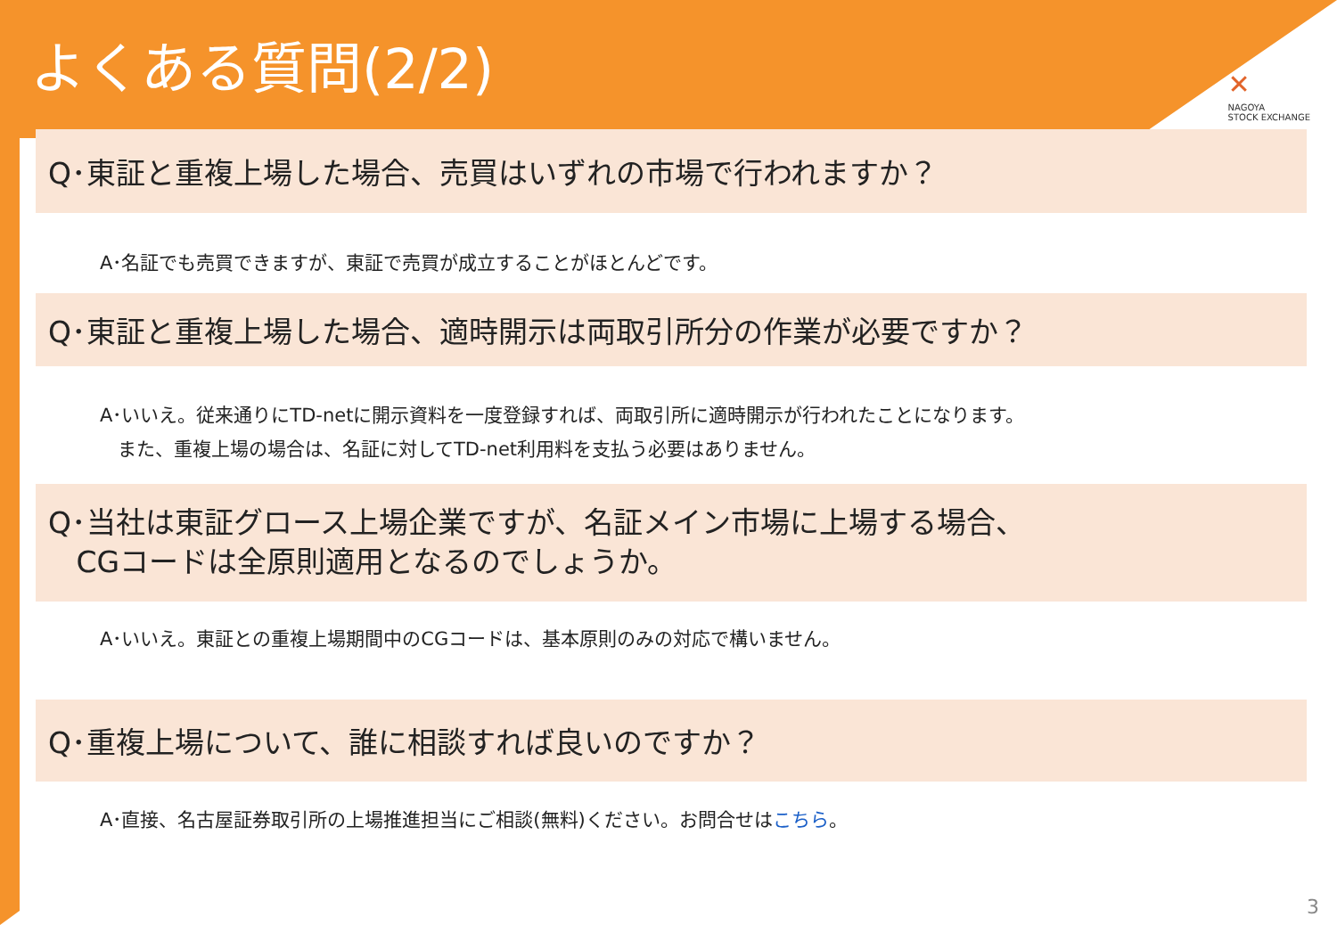よくある質問(2/2)
✕
NAGOYA
STOCK EXCHANGE
Q･東証と重複上場した場合、売買はいずれの市場で行われますか？
A･名証でも売買できますが、東証で売買が成立することがほとんどです。
Q･東証と重複上場した場合、適時開示は両取引所分の作業が必要ですか？
A･いいえ。従来通りにTD-netに開示資料を一度登録すれば、両取引所に適時開示が行われたことになります。
また、重複上場の場合は、名証に対してTD-net利用料を支払う必要はありません。
Q･当社は東証グロース上場企業ですが、名証メイン市場に上場する場合、
CGコードは全原則適用となるのでしょうか。
A･いいえ。東証との重複上場期間中のCGコードは、基本原則のみの対応で構いません。
Q･重複上場について、誰に相談すれば良いのですか？
A･直接、名古屋証券取引所の上場推進担当にご相談(無料)ください。お問合せはこちら。
3